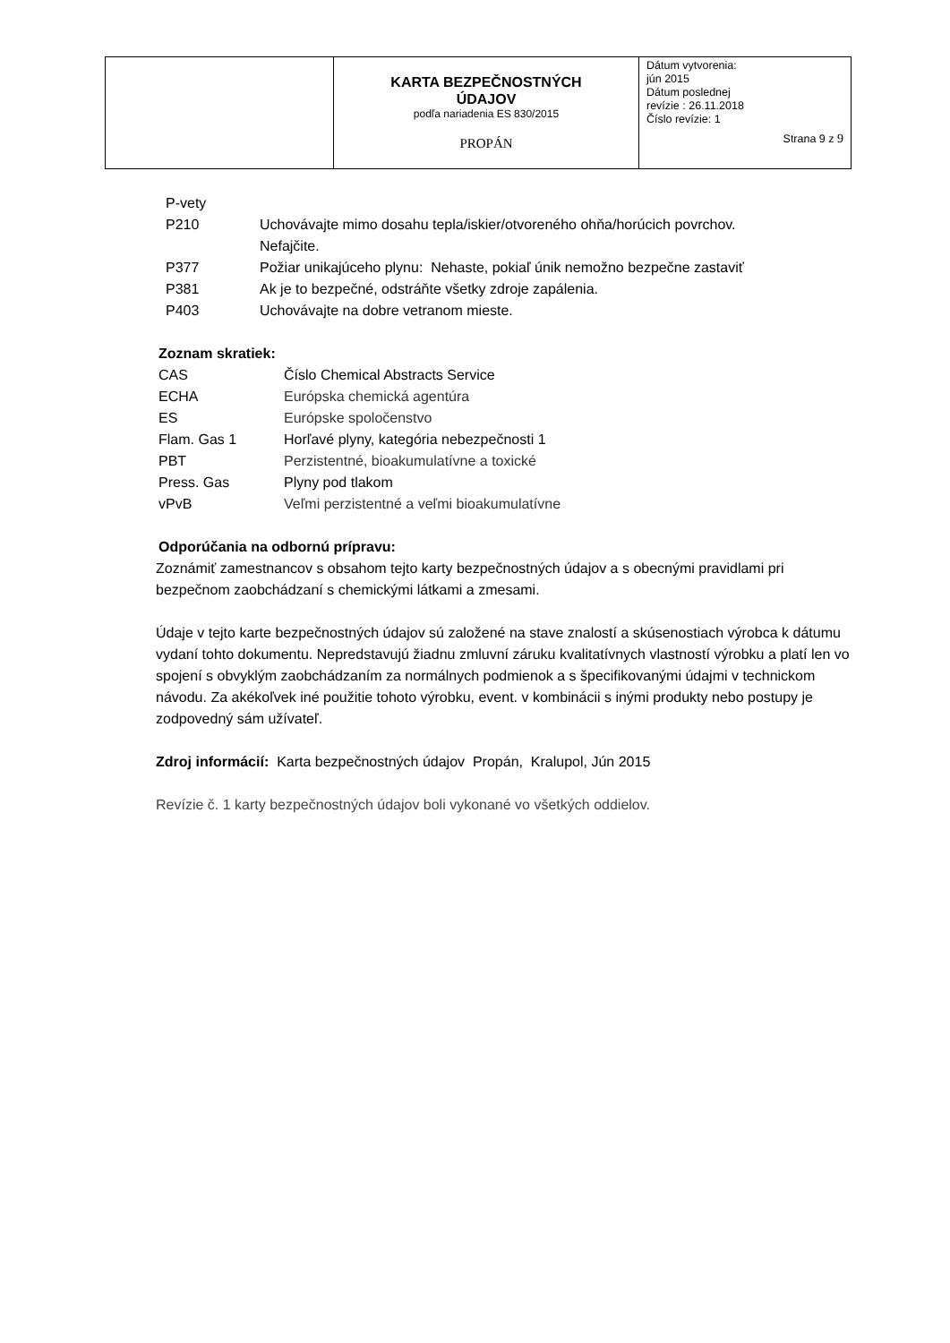| | KARTA BEZPEČNOSTNÝCH ÚDAJOV podľa nariadenia ES 830/2015 PROPÁN | Dátum vytvorenia: jún 2015 Dátum poslednej revízie : 26.11.2018 Číslo revízie: 1 Strana 9 z 9 |
P-vety
| P210 | Uchovávajte mimo dosahu tepla/iskier/otvoreného ohňa/horúcich povrchov. Nefajčite. |
| P377 | Požiar unikajúceho plynu: Nehaste, pokiaľ únik nemožno bezpečne zastaviť |
| P381 | Ak je to bezpečné, odstráňte všetky zdroje zapálenia. |
| P403 | Uchovávajte na dobre vetranom mieste. |
Zoznam skratiek:
| CAS | Číslo Chemical Abstracts Service |
| ECHA | Európska chemická agentúra |
| ES | Európske spoločenstvo |
| Flam. Gas 1 | Horľavé plyny, kategória nebezpečnosti 1 |
| PBT | Perzistentné, bioakumulatívne a toxické |
| Press. Gas | Plyny pod tlakom |
| vPvB | Veľmi perzistentné a veľmi bioakumulatívne |
Odporúčania na odbornú prípravu:
Zoznámiť zamestnancov s obsahom tejto karty bezpečnostných údajov a s obecnými pravidlami pri bezpečnom zaobchádzaní s chemickými látkami a zmesami.
Údaje v tejto karte bezpečnostných údajov sú založené na stave znalostí a skúsenostiach výrobca k dátumu vydaní tohto dokumentu. Nepredstavujú žiadnu zmluvní záruku kvalitatívnych vlastností výrobku a platí len vo spojení s obvyklým zaobchádzaním za normálnych podmienok a s špecifikovanými údajmi v technickom návodu. Za akékoľvek iné použitie tohoto výrobku, event. v kombinácii s inými produkty nebo postupy je zodpovedný sám užívateľ.
Zdroj informácií: Karta bezpečnostných údajov Propán, Kralupol, Jún 2015
Revízie č. 1 karty bezpečnostných údajov boli vykonané vo všetkých oddielov.